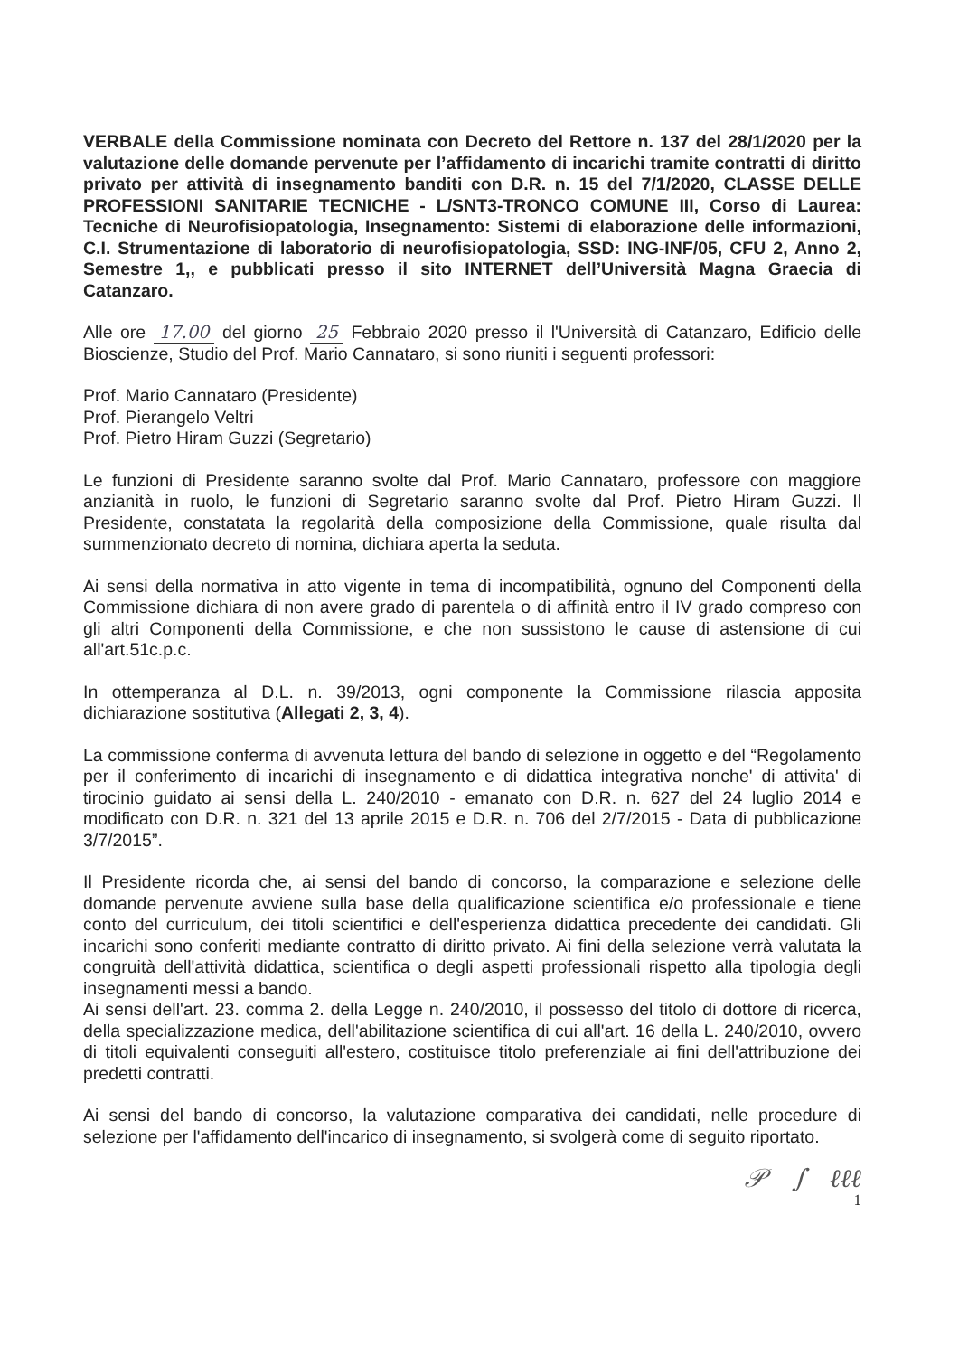VERBALE della Commissione nominata con Decreto del Rettore n. 137 del 28/1/2020 per la valutazione delle domande pervenute per l’affidamento di incarichi tramite contratti di diritto privato per attività di insegnamento banditi con D.R. n. 15 del 7/1/2020, CLASSE DELLE PROFESSIONI SANITARIE TECNICHE - L/SNT3-TRONCO COMUNE III, Corso di Laurea: Tecniche di Neurofisiopatologia, Insegnamento: Sistemi di elaborazione delle informazioni, C.I. Strumentazione di laboratorio di neurofisiopatologia, SSD: ING-INF/05, CFU 2, Anno 2, Semestre 1,, e pubblicati presso il sito INTERNET dell’Università Magna Graecia di Catanzaro.
Alle ore 17.00 del giorno 25 Febbraio 2020 presso il l'Università di Catanzaro, Edificio delle Bioscienze, Studio del Prof. Mario Cannataro, si sono riuniti i seguenti professori:
Prof. Mario Cannataro (Presidente)
Prof. Pierangelo Veltri
Prof. Pietro Hiram Guzzi (Segretario)
Le funzioni di Presidente saranno svolte dal Prof. Mario Cannataro, professore con maggiore anzianità in ruolo, le funzioni di Segretario saranno svolte dal Prof. Pietro Hiram Guzzi. Il Presidente, constatata la regolarità della composizione della Commissione, quale risulta dal summenzionato decreto di nomina, dichiara aperta la seduta.
Ai sensi della normativa in atto vigente in tema di incompatibilità, ognuno del Componenti della Commissione dichiara di non avere grado di parentela o di affinità entro il IV grado compreso con gli altri Componenti della Commissione, e che non sussistono le cause di astensione di cui all'art.51c.p.c.
In ottemperanza al D.L. n. 39/2013, ogni componente la Commissione rilascia apposita dichiarazione sostitutiva (Allegati 2, 3, 4).
La commissione conferma di avvenuta lettura del bando di selezione in oggetto e del “Regolamento per il conferimento di incarichi di insegnamento e di didattica integrativa nonche' di attivita' di tirocinio guidato ai sensi della L. 240/2010 - emanato con D.R. n. 627 del 24 luglio 2014 e modificato con D.R. n. 321 del 13 aprile 2015 e D.R. n. 706 del 2/7/2015 - Data di pubblicazione 3/7/2015”.
Il Presidente ricorda che, ai sensi del bando di concorso, la comparazione e selezione delle domande pervenute avviene sulla base della qualificazione scientifica e/o professionale e tiene conto del curriculum, dei titoli scientifici e dell'esperienza didattica precedente dei candidati. Gli incarichi sono conferiti mediante contratto di diritto privato. Ai fini della selezione verrà valutata la congruità dell'attività didattica, scientifica o degli aspetti professionali rispetto alla tipologia degli insegnamenti messi a bando.
Ai sensi dell'art. 23. comma 2. della Legge n. 240/2010, il possesso del titolo di dottore di ricerca, della specializzazione medica, dell'abilitazione scientifica di cui all'art. 16 della L. 240/2010, ovvero di titoli equivalenti conseguiti all'estero, costituisce titolo preferenziale ai fini dell'attribuzione dei predetti contratti.
Ai sensi del bando di concorso, la valutazione comparativa dei candidati, nelle procedure di selezione per l'affidamento dell'incarico di insegnamento, si svolgerà come di seguito riportato.
𝒫 ∫ ℓℓℓ
1